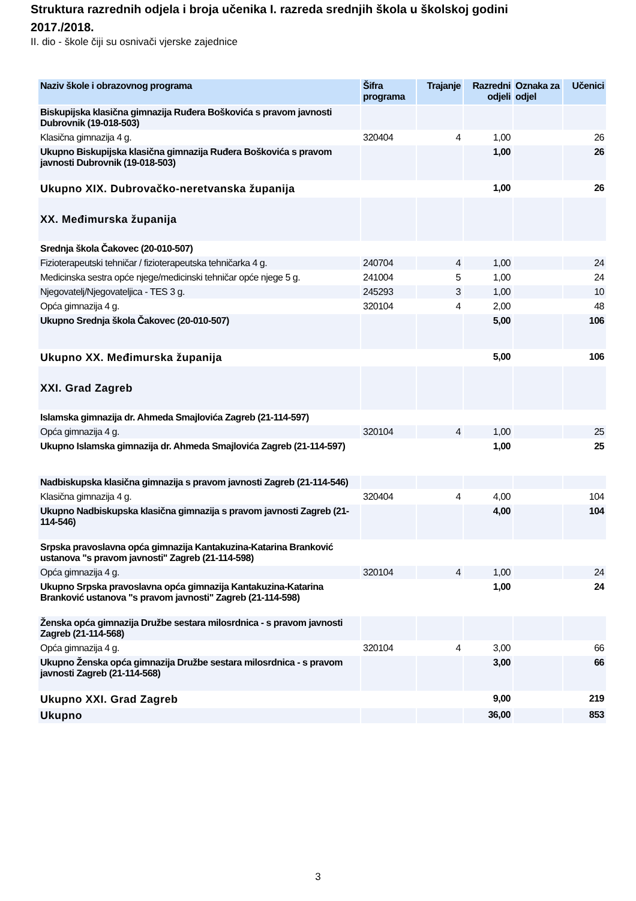Struktura razrednih odjela i broja učenika I. razreda srednjih škola u školskoj godini 2017./2018.
II. dio - škole čiji su osnivači vjerske zajednice
| Naziv škole i obrazovnog programa | Šifra programa | Trajanje | Razredni odjeli | Oznaka za odjel | Učenici |
| --- | --- | --- | --- | --- | --- |
| Biskupijska klasična gimnazija Ruđera Boškovića s pravom javnosti Dubrovnik (19-018-503) | | | | | |
| Klasična gimnazija 4 g. | 320404 | 4 | 1,00 | | 26 |
| Ukupno Biskupijska klasična gimnazija Ruđera Boškovića s pravom javnosti Dubrovnik (19-018-503) | | | 1,00 | | 26 |
| Ukupno XIX. Dubrovačko-neretvanska županija | | | 1,00 | | 26 |
| XX. Međimurska županija | | | | | |
| Srednja škola Čakovec (20-010-507) | | | | | |
| Fizioterapeutski tehničar / fizioterapeutska tehničarka 4 g. | 240704 | 4 | 1,00 | | 24 |
| Medicinska sestra opće njege/medicinski tehničar opće njege 5 g. | 241004 | 5 | 1,00 | | 24 |
| Njegovatelj/Njegovateljica - TES 3 g. | 245293 | 3 | 1,00 | | 10 |
| Opća gimnazija 4 g. | 320104 | 4 | 2,00 | | 48 |
| Ukupno Srednja škola Čakovec (20-010-507) | | | 5,00 | | 106 |
| Ukupno XX. Međimurska županija | | | 5,00 | | 106 |
| XXI. Grad Zagreb | | | | | |
| Islamska gimnazija dr. Ahmeda Smajlovića Zagreb (21-114-597) | | | | | |
| Opća gimnazija 4 g. | 320104 | 4 | 1,00 | | 25 |
| Ukupno Islamska gimnazija dr. Ahmeda Smajlovića Zagreb (21-114-597) | | | 1,00 | | 25 |
| Nadbiskupska klasična gimnazija s pravom javnosti Zagreb (21-114-546) | | | | | |
| Klasična gimnazija 4 g. | 320404 | 4 | 4,00 | | 104 |
| Ukupno Nadbiskupska klasična gimnazija s pravom javnosti Zagreb (21-114-546) | | | 4,00 | | 104 |
| Srpska pravoslavna opća gimnazija Kantakuzina-Katarina Branković ustanova "s pravom javnosti" Zagreb (21-114-598) | | | | | |
| Opća gimnazija 4 g. | 320104 | 4 | 1,00 | | 24 |
| Ukupno Srpska pravoslavna opća gimnazija Kantakuzina-Katarina Branković ustanova "s pravom javnosti" Zagreb (21-114-598) | | | 1,00 | | 24 |
| Ženska opća gimnazija Družbe sestara milosrdnica - s pravom javnosti Zagreb (21-114-568) | | | | | |
| Opća gimnazija 4 g. | 320104 | 4 | 3,00 | | 66 |
| Ukupno Ženska opća gimnazija Družbe sestara milosrdnica - s pravom javnosti Zagreb (21-114-568) | | | 3,00 | | 66 |
| Ukupno XXI. Grad Zagreb | | | 9,00 | | 219 |
| Ukupno | | | 36,00 | | 853 |
3